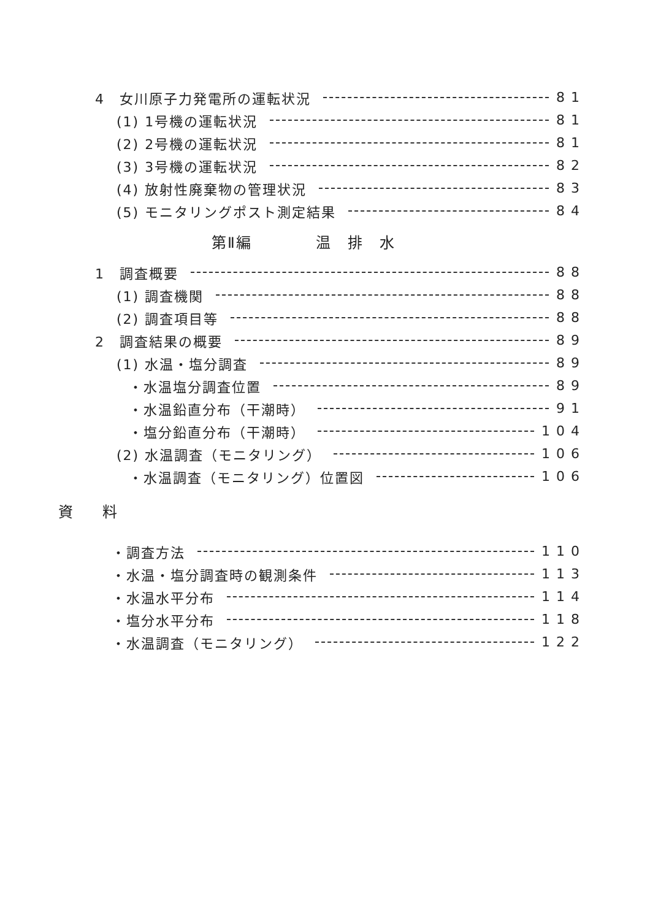4　女川原子力発電所の運転状況 81
(1) 1号機の運転状況 81
(2) 2号機の運転状況 81
(3) 3号機の運転状況 82
(4) 放射性廃棄物の管理状況 83
(5) モニタリングポスト測定結果 84
第Ⅱ編　　　　温　排　水
1　調査概要 88
(1) 調査機関 88
(2) 調査項目等 88
2　調査結果の概要 89
(1) 水温・塩分調査 89
・水温塩分調査位置 89
・水温鉛直分布（干潮時） 91
・塩分鉛直分布（干潮時） 104
(2) 水温調査（モニタリング） 106
・水温調査（モニタリング）位置図 106
資　　料
・調査方法 110
・水温・塩分調査時の観測条件 113
・水温水平分布 114
・塩分水平分布 118
・水温調査（モニタリング） 122